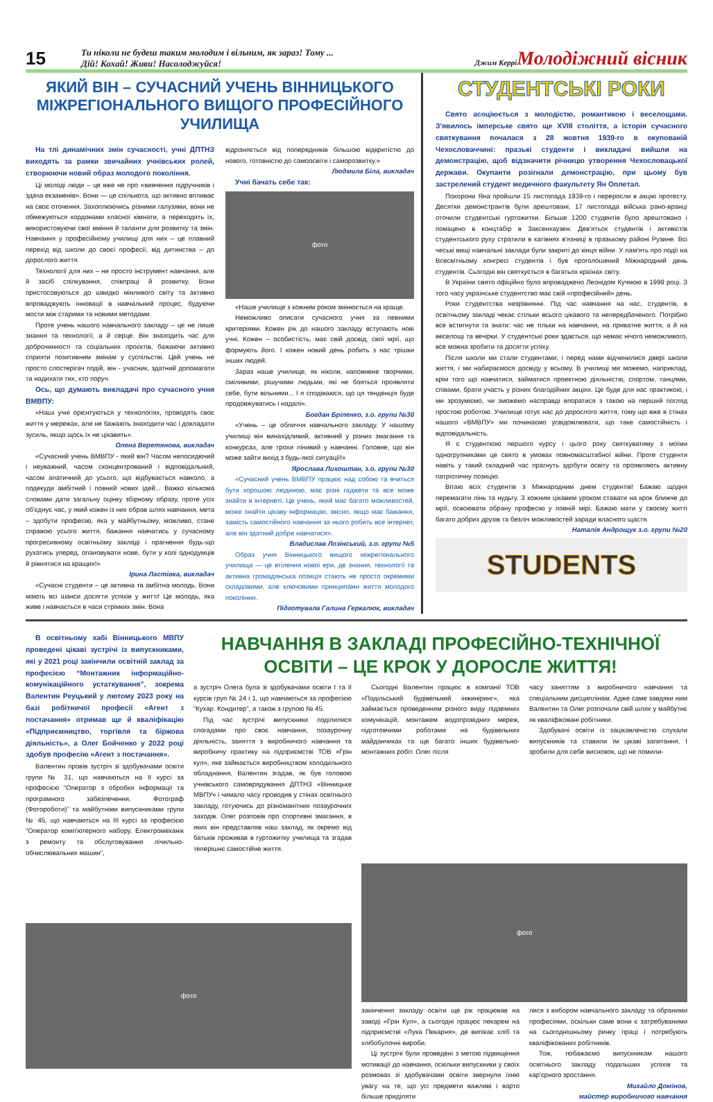15
Ти ніколи не будеш таким молодим і вільним, як зараз! Тому ...
Дій! Кохай! Живи! Насолоджуйся! Джим Керрі
Молодіжний вісник
ЯКИЙ ВІН – СУЧАСНИЙ УЧЕНЬ ВІННИЦЬКОГО МІЖРЕГІОНАЛЬНОГО ВИЩОГО ПРОФЕСІЙНОГО УЧИЛИЩА
На тлі динамічних змін сучасності, учні ДПТНЗ виходять за рамки звичайних учнівських ролей, створюючи новий образ молодого покоління.
Ці молоді люди – це вже не про «вивчення підручників і здача екзаменів». Вони — це спільнота, що активно впливає на своє оточення. Захоплюючись різними галузями, вони не обмежуються кордонами класної кімнати, а переходять їх, використовуючи свої вміння й таланти для розвитку та змін. Навчання у професійному училищі для них – це плавний перехід від школи до своєї професії, від дитинства – до дорослого життя.
Технології для них – не просто інструмент навчання, але й засіб спілкування, співпраці й розвитку. Вони пристосовуються до швидко мінливого світу та активно впроваджують інновації в навчальний процес, будуючи мости між старими та новими методами.
Проте учень нашого навчального закладу – це не лише знання та технології, а й серце. Він знаходить час для доброчинності та соціальних проєктів, бажаючи активно сприяти позитивним змінам у суспільстві. Цей учень не просто спостерігач подій, він - учасник, здатний допомагати та надихати тих, хто поруч.
Ось, що думають викладачі про сучасного учня ВМВПУ:
«Наші учні орієнтуються у технологіях, проводять своє життя у мережах, але не бажають знаходити час і докладати зусиль, якщо щось їх не цікавить».
Олена Веретянова, викладач
«Сучасний учень ВМВПУ - який він? Часом непосидючий і неуважний, часом сконцентрований і відповідальний, часом апатичний до усього, що відбувається навколо, а подекуди амбітний і повний нових ідей... Важко кількома словами дати загальну оцінку збірному образу, проте усіх об'єднує час, у який кожен із них обрав шлях навчання, мета – здобути професію, яка у майбутньому, можливо, стане справою усього життя, бажання навчатись у сучасному прогресивному освітньому закладі і прагнення будь-що рухатись уперед, опановувати нове, бути у колі однодумців й рівнятися на кращих!»
Ірина Ластівка, викладач
«Сучасні студенти – це активна та амбітна молодь. Вони мають всі шанси досягти успіхів у житті! Це молодь, яка живе і навчається в часи стрімких змін. Вона
відрізняється від попередників більшою відкритістю до нового, готовністю до самоосвіти і саморозвитку.»
Людмила Біла, викладач
Учні бачать себе так:
фото
«Наше училище з кожним роком змінюється на краще.
Неможливо описати сучасного учня за певними критеріями. Кожен рік до нашого закладу вступають нові учні. Кожен – особистість, має свій досвід, свої мрії, що формують його. І кожен новий день робить з нас трішки інших людей.
Зараз наше училище, як ніколи, наповнене творчими, сміливими, рішучими людьми, які не бояться проявляти себе, бути вільними... І я сподіваюся, що ця тенденція буде продовжуватись і надалі».
Богдан Бріленко, з.о. групи №30
«Учень – це обличчя навчального закладу. У нашому училищі він винахідливий, активний у різних змагання та конкурсах, але трохи лінивий у навчанні. Головне, що він може зайти вихід з будь-якої ситуації!»
Ярослава Лихоштан, з.о. групи №30
«Сучасний учень ВМВПУ працює над собою та вчиться бути хорошою людиною, має різні гаджети та все може знайти в інтернеті. Це учень, який має багато можливостей, може знайти цікаву інформацію, звісно, якщо має бажання, замість самостійного навчання за нього робить все інтернет, але він здатний добре навчатися».
Владислав Лозінський, з.о. групи №5
Образ учня Вінницького вищого міжрегіонального училища — це втілення нової ери, де знання, технології та активна громадянська позиція стають не просто окремими складовими, але ключовими принципами життя молодого покоління.
Підготувала Галина Геркалюк, викладач
СТУДЕНТСЬКІ РОКИ
Свято асоціюється з молодістю, романтикою і веселощами. З'явилось імперське свято ще XVIII століття, а історія сучасного святкування почалася з 28 жовтня 1939-го в окупованій Чехословаччині: празькі студенти і викладачі вийшли на демонстрацію, щоб відзначити річницю утворення Чехословацької держави. Окупанти розігнали демонстрацію, при цьому був застрелений студент медичного факультету Ян Оплетал.
Похорони Яна пройшли 15 листопада 1939-го і переросли в акцію протесту. Десятки демонстрантів були арештовані. 17 листопада війська рано-вранці оточили студентські гуртожитки. Більше 1200 студентів було арештовано і поміщено в концтабір в Заксенхаузен. Дев'ятьох студентів і активістів студентського руху стратили в катівнях в'язниці в празькому районі Рузине. Всі чеські вищі навчальні заклади були закриті до кінця війни. У пам'ять про події на Всесвітньому конгресі студентів і був проголошений Міжнародний день студентів. Сьогодні він святкується в багатьох країнах світу.
В України свято офіційно було впроваджено Леонідом Кучмою в 1999 році. З того часу українське студентство має свій «професійний» день.
Роки студентства незрівнянні. Під час навчання на нас, студентів, в освітньому закладі чекає стільки всього цікавого та непередбаченого. Потрібно все встигнути та знати: час не тільки на навчання, на приватне життя, а й на веселощі та вечірки. У студентські роки здається, що немає нічого неможливого, все можна зробити та досягти успіху.
Після школи ми стали студентами, і перед нами відчинилися двері школи життя, і ми набираємося досвіду у всьому. В училищі ми можемо, наприклад, крім того що навчатися, займатися проектною діяльністю, спортом, танцями, співами, брати участь у різних благодійних акціях. Це буде для нас практикою, і ми зрозуміємо, чи зможемо насправді впоратися з такою на перший погляд простою роботою. Училище готує нас до дорослого життя, тому що вже в стінах нашого «ВМВПУ» ми починаємо усвідомлювати, що таке самостійність і відповідальність.
Я є студенткою першого курсу і цього року святкуватиму з моїми одногрупниками це свято в умовах повномасштабної війни. Проте студенти навіть у такий складний час прагнуть здобути освіту та проявляють активну патріотичну позицію.
Вітаю всіх студентів з Міжнародним днем студентів! Бажаю щодня перемагати лінь та нудьгу. З кожним цікавим уроком ставати на крок ближче до мрії, освоювати обрану професію у повній мірі. Бажаю мати у своєму житті багато добрих друзів та безліч можливостей заради власного щастя.
Наталія Андрощук з.о. групи №20
STUDENTS
В освітньому хабі Вінницького МВПУ проведені цікаві зустрічі із випускниками, які у 2021 році закінчили освітній заклад за професією “Монтажник інформаційно-комунікаційного устаткування”, зокрема Валентин Реуцький у лютому 2023 року на базі робітничої професії «Агент з постачання» отримав ще й кваліфікацію «Підприємництво, торгівля та біржова діяльність», а Олег Бойченко у 2022 році здобув професію «Агент з постачання».
Валентин провів зустріч зі здобувачами освіти групи № 31, що навчаються на II курсі за професією “Оператор з обробки інформації та програмного забезпечення. Фотограф (Фотороботи)” та майбутніми випускниками групи № 45, що навчаються на III курсі за професією “Оператор комп'ютерного набору. Електромеханік з ремонту та обслуговування лічильно-обчислювальних машин”,
НАВЧАННЯ В ЗАКЛАДІ ПРОФЕСІЙНО-ТЕХНІЧНОЇ ОСВІТИ – ЦЕ КРОК У ДОРОСЛЕ ЖИТТЯ!
а зустріч Олега була зі здобувачами освіти І та ІІ курсів груп № 24 і 1, що навчаються за професією “Кухар. Кондитер”, а також з групою № 45.
Під час зустрічі випускники поділилися спогадами про своє навчання, позаурочну діяльність, заняття з виробничого навчання та виробничу практику на підприємстві ТОВ «Грін кул», яке займається виробництвом холодильного обладнання. Валентин згадав, як був головою учнівського самоврядування ДПТНЗ «Вінницьке МВПУ» і чимало часу проводив у стінах освітнього закладу, готуючись до різноманітних позаурочних заходів. Олег розповів про спортивні змагання, в яких він представляв наш заклад, як окремо від батьків проживав в гуртожитку училища та згадав теперішнє самостійне життя.
Сьогодні Валентин працює в компанії ТОВ «Подільський будівельний інжиніринг», яка займається проведенням різного виду підземних комунікацій, монтажем водопровідних мереж, підготовчими роботами на будівельних майданчиках та ще багато інших будівельно-монтажних робіт. Олег після
часу заняттям з виробничого навчання та спеціальним дисциплінам. Адже саме завдяки ним Валентин та Олег розпочали свій шлях у майбутнє як кваліфіковані робітники.
Здобувачі освіти із зацікавленістю слухали випускників та ставили їм цікаві запитання. І зробили для себе висновок, що не помили-
фото
фото
закінчення закладу освіти ще рік працював на заводі «Грін Кул», а сьогодні працює пекарем на підприємстві «Лука Пекарня», де випікає хліб та хлібобулочні вироби.
Ці зустрічі були проведені з метою підвищення мотивації до навчання, оскільки випускники у своїх розмовах зі здобувачами освіти звернули їхню увагу на те, що усі предмети важливі і варто більше приділяти
лися з вибором навчального закладу та обраними професіями, оскільки саме вони є затребуваними на сьогоднішньому ринку праці і потребують кваліфікованих робітників.
Тож, побажаємо випускникам нашого освітнього закладу подальших успіхів та кар'єрного зростання.
Михайло Домінов,
майстер виробничого навчання